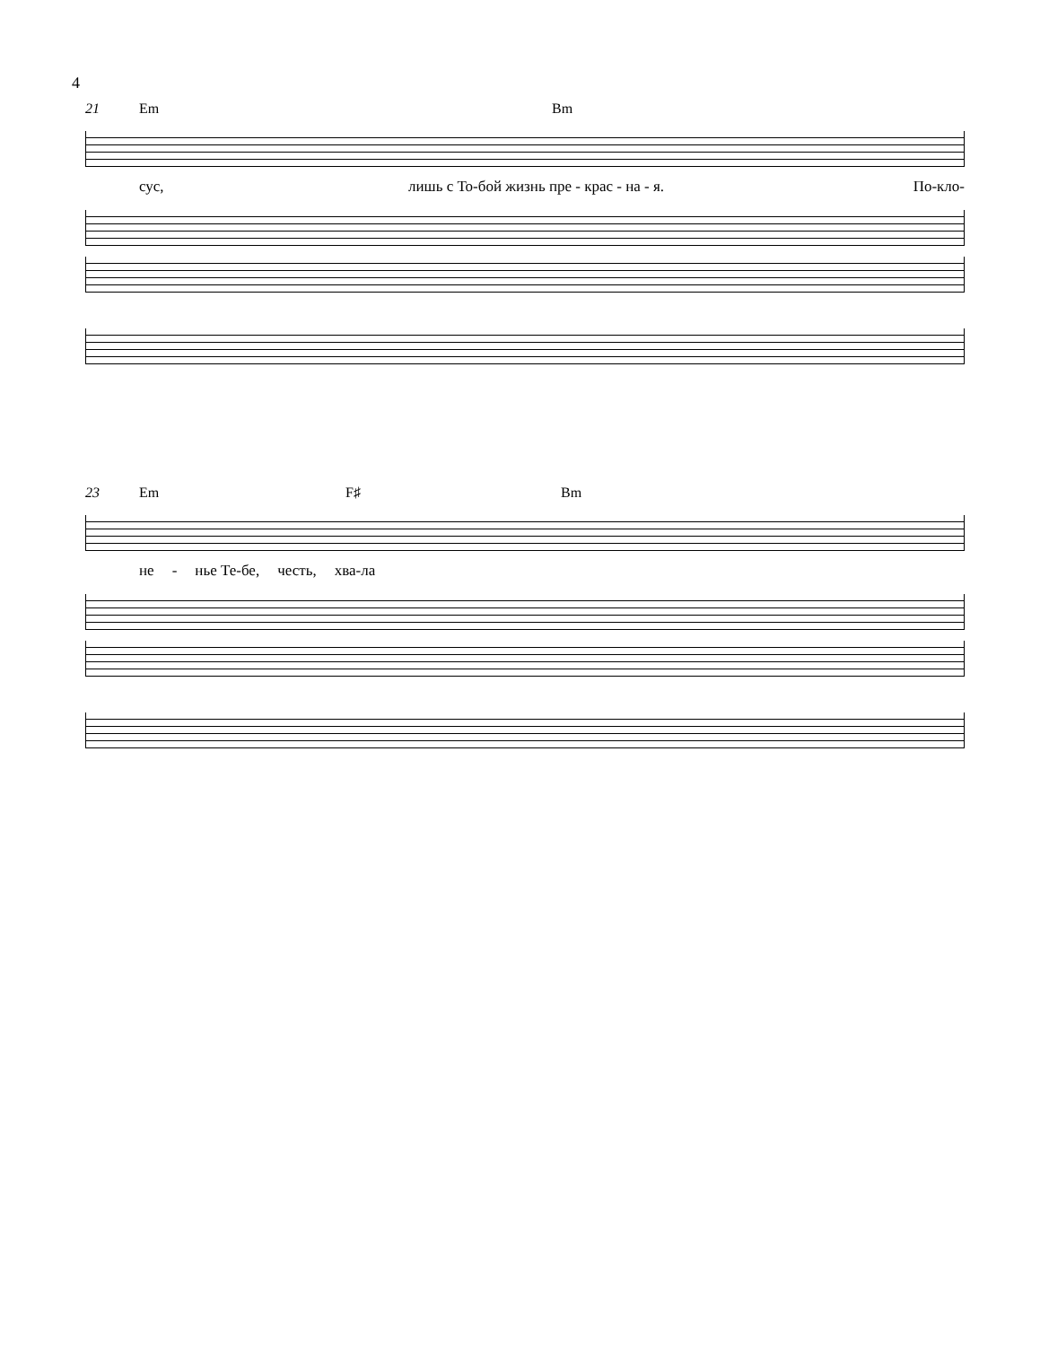4
21 Em Bm
сус, лишь с То-бой жизнь пре - крас - на - я. По-кло-
23 Em F♯ Bm
не - нье Те-бе, честь, хва-ла